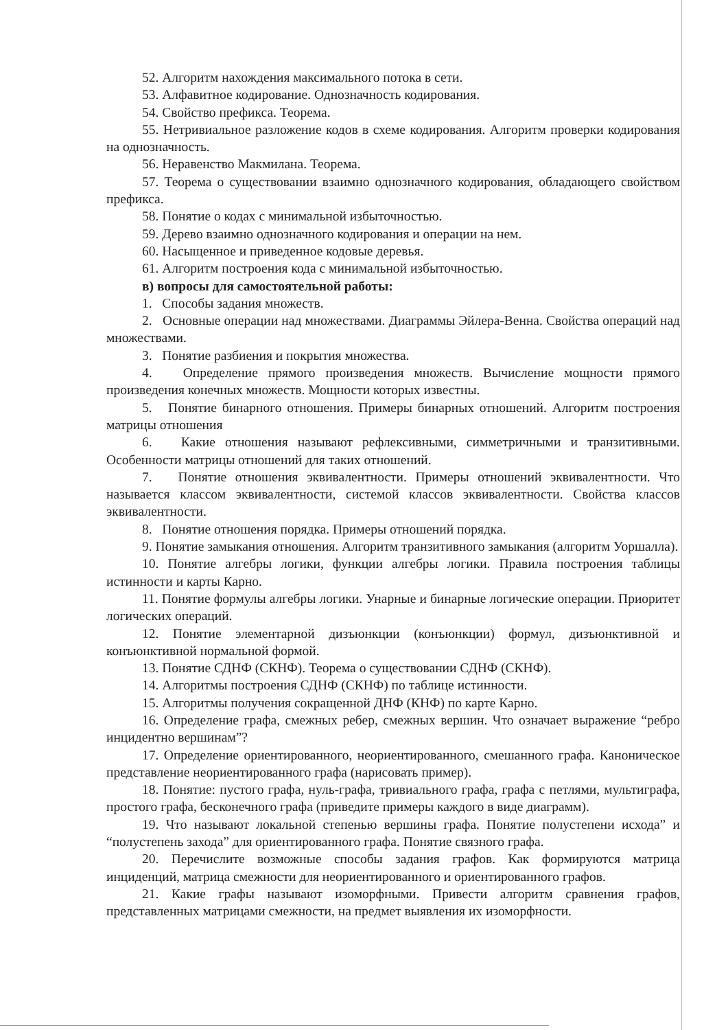52. Алгоритм нахождения максимального потока в сети.
53. Алфавитное кодирование. Однозначность кодирования.
54. Свойство префикса. Теорема.
55. Нетривиальное разложение кодов в схеме кодирования. Алгоритм проверки кодирования на однозначность.
56. Неравенство Макмилана. Теорема.
57. Теорема о существовании взаимно однозначного кодирования, обладающего свойством префикса.
58. Понятие о кодах с минимальной избыточностью.
59. Дерево взаимно однозначного кодирования и операции на нем.
60. Насыщенное и приведенное кодовые деревья.
61. Алгоритм построения кода с минимальной избыточностью.
в) вопросы для самостоятельной работы:
1. Способы задания множеств.
2. Основные операции над множествами. Диаграммы Эйлера-Венна. Свойства операций над множествами.
3. Понятие разбиения и покрытия множества.
4. Определение прямого произведения множеств. Вычисление мощности прямого произведения конечных множеств. Мощности которых известны.
5. Понятие бинарного отношения. Примеры бинарных отношений. Алгоритм построения матрицы отношения
6. Какие отношения называют рефлексивными, симметричными и транзитивными. Особенности матрицы отношений для таких отношений.
7. Понятие отношения эквивалентности. Примеры отношений эквивалентности. Что называется классом эквивалентности, системой классов эквивалентности. Свойства классов эквивалентности.
8. Понятие отношения порядка. Примеры отношений порядка.
9. Понятие замыкания отношения. Алгоритм транзитивного замыкания (алгоритм Уоршалла).
10. Понятие алгебры логики, функции алгебры логики. Правила построения таблицы истинности и карты Карно.
11. Понятие формулы алгебры логики. Унарные и бинарные логические операции. Приоритет логических операций.
12. Понятие элементарной дизъюнкции (конъюнкции) формул, дизъюнктивной и конъюнктивной нормальной формой.
13. Понятие СДНФ (СКНФ). Теорема о существовании СДНФ (СКНФ).
14. Алгоритмы построения СДНФ (СКНФ) по таблице истинности.
15. Алгоритмы получения сокращенной ДНФ (КНФ) по карте Карно.
16. Определение графа, смежных ребер, смежных вершин. Что означает выражение “ребро инцидентно вершинам”?
17. Определение ориентированного, неориентированного, смешанного графа. Каноническое представление неориентированного графа (нарисовать пример).
18. Понятие: пустого графа, нуль-графа, тривиального графа, графа с петлями, мультиграфа, простого графа, бесконечного графа (приведите примеры каждого в виде диаграмм).
19. Что называют локальной степенью вершины графа. Понятие полустепени исхода” и “полустепень захода” для ориентированного графа. Понятие связного графа.
20. Перечислите возможные способы задания графов. Как формируются матрица инциденций, матрица смежности для неориентированного и ориентированного графов.
21. Какие графы называют изоморфными. Привести алгоритм сравнения графов, представленных матрицами смежности, на предмет выявления их изоморфности.